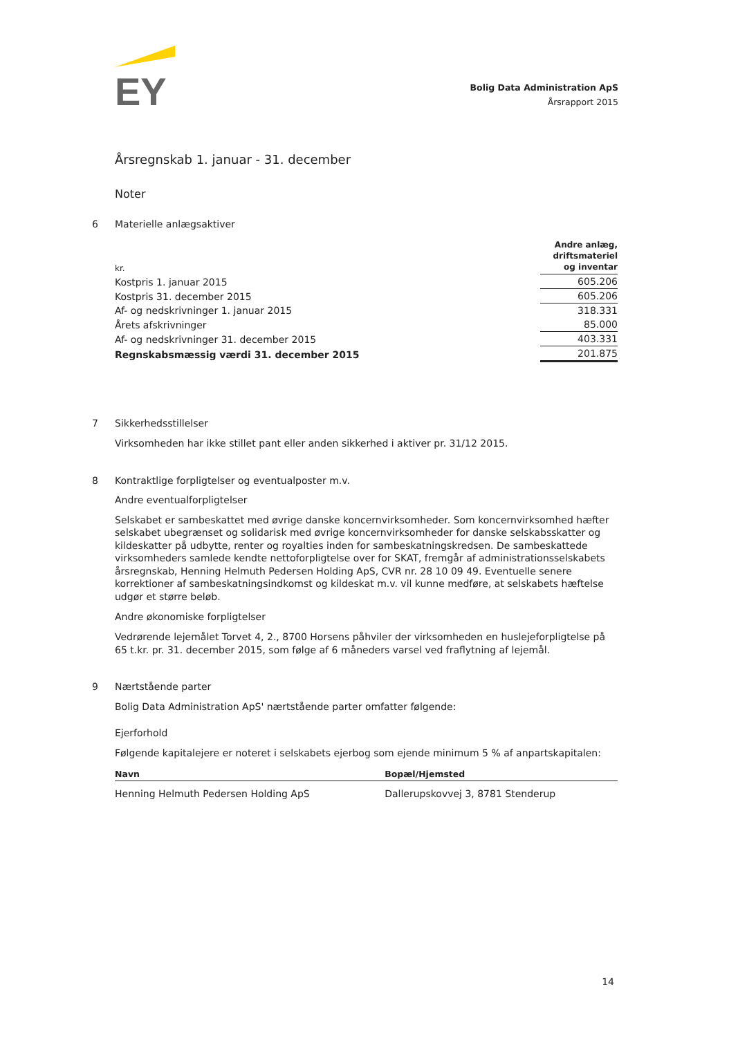EY
Bolig Data Administration ApS
Årsrapport 2015
Årsregnskab 1. januar - 31. december
Noter
6 Materielle anlægsaktiver
| kr. | Andre anlæg, driftsmateriel og inventar |
| Kostpris 1. januar 2015 | 605.206 |
| Kostpris 31. december 2015 | 605.206 |
| Af- og nedskrivninger 1. januar 2015 | 318.331 |
| Årets afskrivninger | 85.000 |
| Af- og nedskrivninger 31. december 2015 | 403.331 |
| Regnskabsmæssig værdi 31. december 2015 | 201.875 |
7 Sikkerhedsstillelser
Virksomheden har ikke stillet pant eller anden sikkerhed i aktiver pr. 31/12 2015.
8 Kontraktlige forpligtelser og eventualposter m.v.
Andre eventualforpligtelser
Selskabet er sambeskattet med øvrige danske koncernvirksomheder. Som koncernvirksomhed hæfter selskabet ubegrænset og solidarisk med øvrige koncernvirksomheder for danske selskabsskatter og kildeskatter på udbytte, renter og royalties inden for sambeskatningskredsen. De sambeskattede virksomheders samlede kendte nettoforpligtelse over for SKAT, fremgår af administrationsselskabets årsregnskab, Henning Helmuth Pedersen Holding ApS, CVR nr. 28 10 09 49. Eventuelle senere korrektioner af sambeskatningsindkomst og kildeskat m.v. vil kunne medføre, at selskabets hæftelse udgør et større beløb.
Andre økonomiske forpligtelser
Vedrørende lejemålet Torvet 4, 2., 8700 Horsens påhviler der virksomheden en huslejeforpligtelse på 65 t.kr. pr. 31. december 2015, som følge af 6 måneders varsel ved fraflytning af lejemål.
9 Nærtstående parter
Bolig Data Administration ApS' nærtstående parter omfatter følgende:
Ejerforhold
Følgende kapitalejere er noteret i selskabets ejerbog som ejende minimum 5 % af anpartskapitalen:
| Navn | Bopæl/Hjemsted |
| --- | --- |
| Henning Helmuth Pedersen Holding ApS | Dallerupskovvej 3, 8781 Stenderup |
14